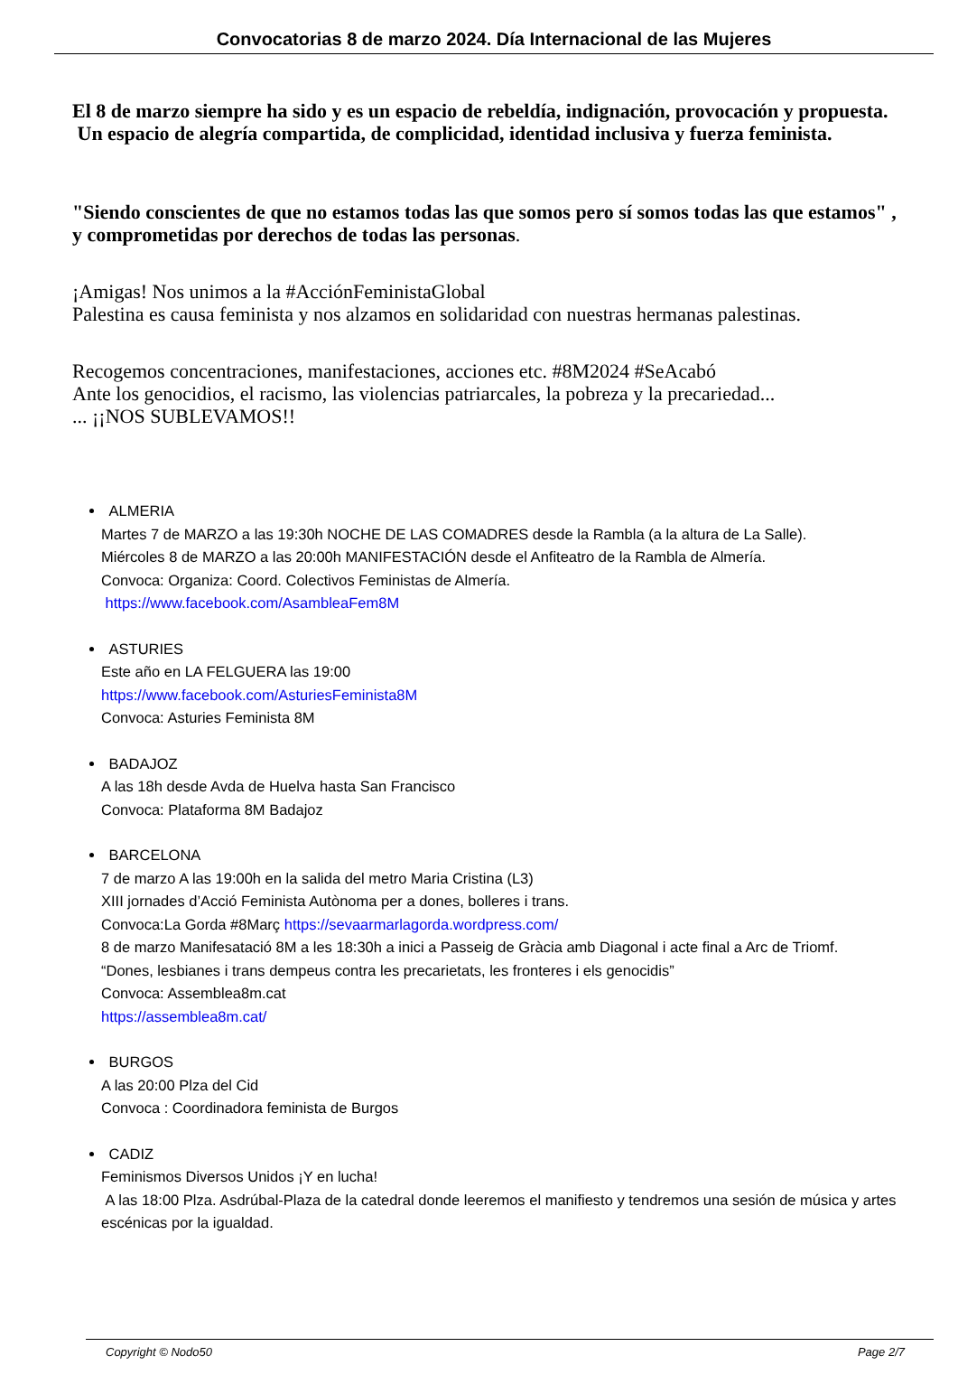Convocatorias 8 de marzo 2024. Día Internacional de las Mujeres
El 8 de marzo siempre ha sido y es un espacio de rebeldía, indignación, provocación y propuesta.
Un espacio de alegría compartida, de complicidad, identidad inclusiva y fuerza feminista.
"Siendo conscientes de que no estamos todas las que somos pero sí somos todas las que estamos" , y comprometidas por derechos de todas las personas.
¡Amigas! Nos unimos a la #AcciónFeministaGlobal
Palestina es causa feminista y nos alzamos en solidaridad con nuestras hermanas palestinas.
Recogemos concentraciones, manifestaciones, acciones etc. #8M2024 #SeAcabó
Ante los genocidios, el racismo, las violencias patriarcales, la pobreza y la precariedad...
... ¡¡NOS SUBLEVAMOS!!
ALMERIA
Martes 7 de MARZO a las 19:30h NOCHE DE LAS COMADRES desde la Rambla (a la altura de La Salle).
Miércoles 8 de MARZO a las 20:00h MANIFESTACIÓN desde el Anfiteatro de la Rambla de Almería.
Convoca: Organiza: Coord. Colectivos Feministas de Almería.
https://www.facebook.com/AsambleaFem8M
ASTURIES
Este año en LA FELGUERA las 19:00
https://www.facebook.com/AsturiesFeminista8M
Convoca: Asturies Feminista 8M
BADAJOZ
A las 18h desde Avda de Huelva hasta San Francisco
Convoca: Plataforma 8M Badajoz
BARCELONA
7 de marzo A las 19:00h en la salida del metro Maria Cristina (L3)
XIII jornades d’Acció Feminista Autònoma per a dones, bolleres i trans.
Convoca:La Gorda #8Març https://sevaarmarlagorda.wordpress.com/
8 de marzo Manifesatació 8M a les 18:30h a inici a Passeig de Gràcia amb Diagonal i acte final a Arc de Triomf.
“Dones, lesbianes i trans dempeus contra les precarietats, les fronteres i els genocidis”
Convoca: Assemblea8m.cat
https://assemblea8m.cat/
BURGOS
A las 20:00 Plza del Cid
Convoca : Coordinadora feminista de Burgos
CADIZ
Feminismos Diversos Unidos ¡Y en lucha!
A las 18:00 Plza. Asdrúbal-Plaza de la catedral donde leeremos el manifiesto y tendremos una sesión de música y artes escénicas por la igualdad.
Copyright © Nodo50 Page 2/7